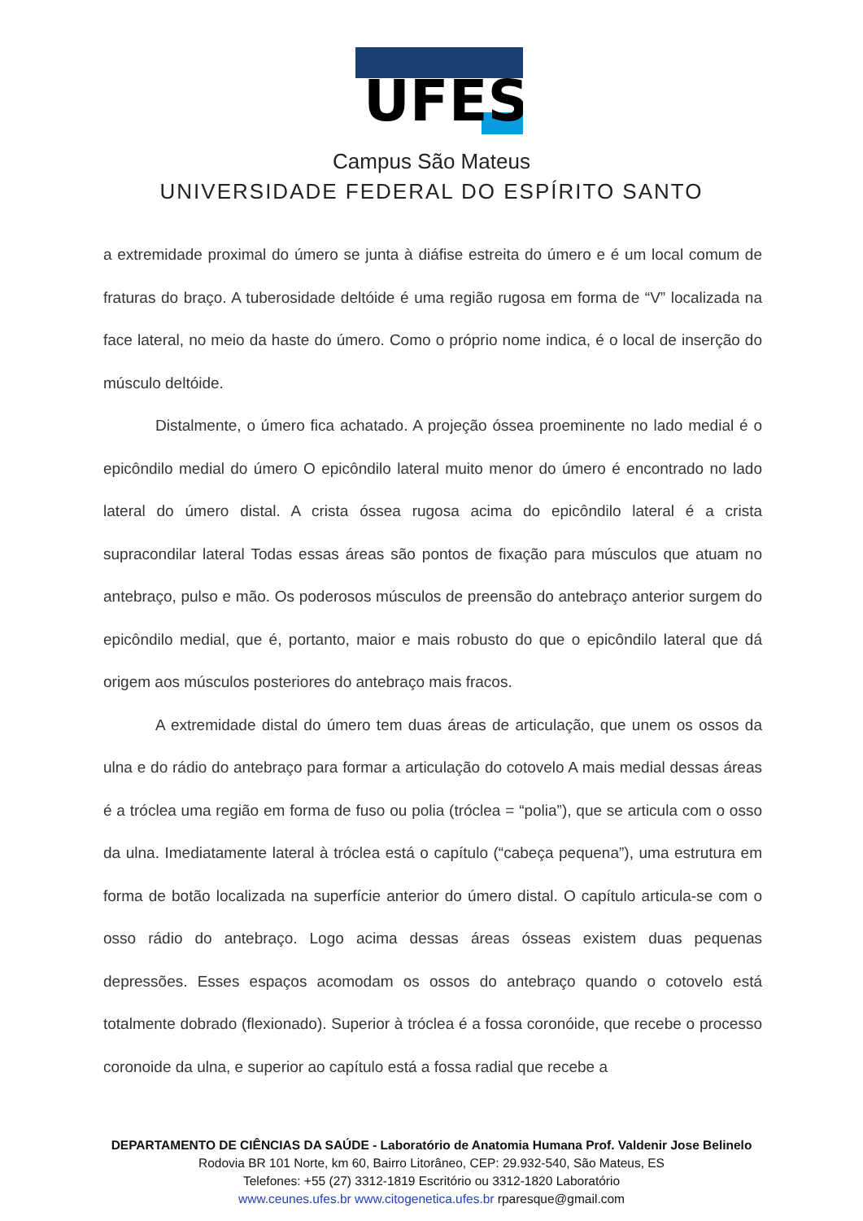UFES
Campus São Mateus
UNIVERSIDADE FEDERAL DO ESPÍRITO SANTO
a extremidade proximal do úmero se junta à diáfise estreita do úmero e é um local comum de fraturas do braço. A tuberosidade deltóide é uma região rugosa em forma de “V” localizada na face lateral, no meio da haste do úmero. Como o próprio nome indica, é o local de inserção do músculo deltóide.
Distalmente, o úmero fica achatado. A projeção óssea proeminente no lado medial é o epicôndilo medial do úmero O epicôndilo lateral muito menor do úmero é encontrado no lado lateral do úmero distal. A crista óssea rugosa acima do epicôndilo lateral é a crista supracondilar lateral Todas essas áreas são pontos de fixação para músculos que atuam no antebraço, pulso e mão. Os poderosos músculos de preensão do antebraço anterior surgem do epicôndilo medial, que é, portanto, maior e mais robusto do que o epicôndilo lateral que dá origem aos músculos posteriores do antebraço mais fracos.
A extremidade distal do úmero tem duas áreas de articulação, que unem os ossos da ulna e do rádio do antebraço para formar a articulação do cotovelo A mais medial dessas áreas é a tróclea uma região em forma de fuso ou polia (tróclea = “polia”), que se articula com o osso da ulna. Imediatamente lateral à tróclea está o capítulo (“cabeça pequena”), uma estrutura em forma de botão localizada na superfície anterior do úmero distal. O capítulo articula-se com o osso rádio do antebraço. Logo acima dessas áreas ósseas existem duas pequenas depressões. Esses espaços acomodam os ossos do antebraço quando o cotovelo está totalmente dobrado (flexionado). Superior à tróclea é a fossa coronóide, que recebe o processo coronoide da ulna, e superior ao capítulo está a fossa radial que recebe a
DEPARTAMENTO DE CIÊNCIAS DA SAÚDE - Laboratório de Anatomia Humana Prof. Valdenir Jose Belinelo
Rodovia BR 101 Norte, km 60, Bairro Litorâneo, CEP: 29.932-540, São Mateus, ES
Telefones: +55 (27) 3312-1819 Escritório ou 3312-1820 Laboratório
www.ceunes.ufes.br www.citogenetica.ufes.br rparesque@gmail.com